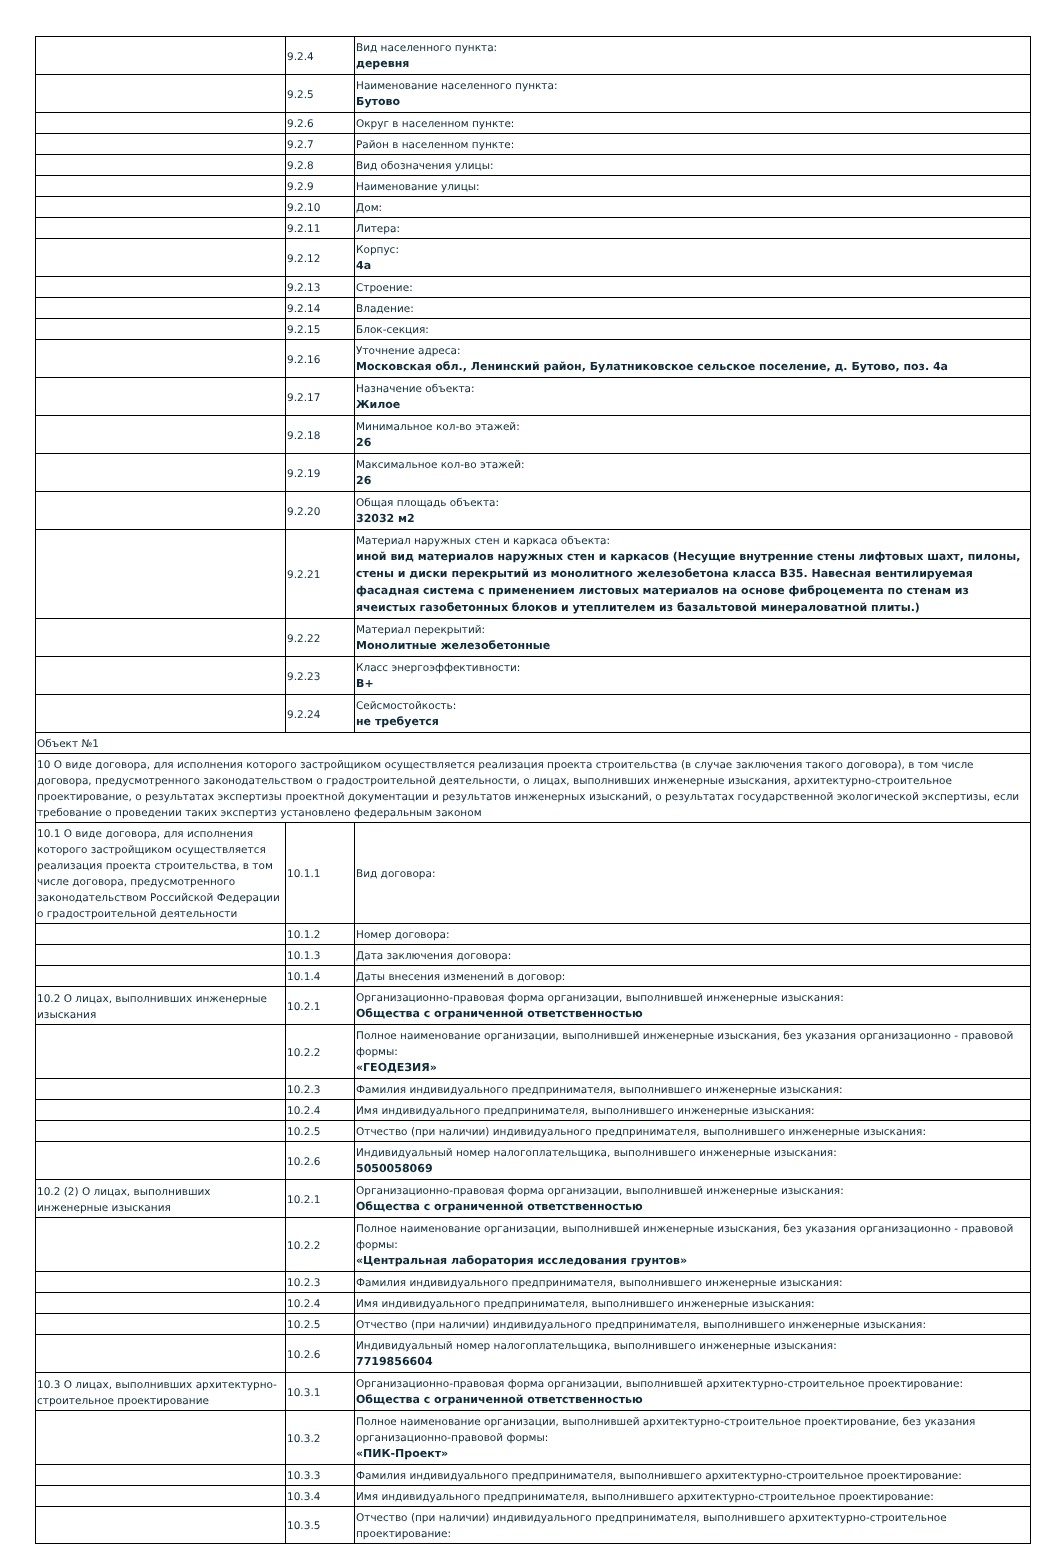| | 9.2.4 | Вид населенного пункта: деревня |
| | 9.2.5 | Наименование населенного пункта: Бутово |
| | 9.2.6 | Округ в населенном пункте: |
| | 9.2.7 | Район в населенном пункте: |
| | 9.2.8 | Вид обозначения улицы: |
| | 9.2.9 | Наименование улицы: |
| | 9.2.10 | Дом: |
| | 9.2.11 | Литера: |
| | 9.2.12 | Корпус: 4а |
| | 9.2.13 | Строение: |
| | 9.2.14 | Владение: |
| | 9.2.15 | Блок-секция: |
| | 9.2.16 | Уточнение адреса: Московская обл., Ленинский район, Булатниковское сельское поселение, д. Бутово, поз. 4а |
| | 9.2.17 | Назначение объекта: Жилое |
| | 9.2.18 | Минимальное кол-во этажей: 26 |
| | 9.2.19 | Максимальное кол-во этажей: 26 |
| | 9.2.20 | Общая площадь объекта: 32032 м2 |
| | 9.2.21 | Материал наружных стен и каркаса объекта: иной вид материалов наружных стен и каркасов (Несущие внутренние стены лифтовых шахт, пилоны, стены и диски перекрытий из монолитного железобетона класса В35. Навесная вентилируемая фасадная система с применением листовых материалов на основе фиброцемента по стенам из ячеистых газобетонных блоков и утеплителем из базальтовой минераловатной плиты.) |
| | 9.2.22 | Материал перекрытий: Монолитные железобетонные |
| | 9.2.23 | Класс энергоэффективности: B+ |
| | 9.2.24 | Сейсмостойкость: не требуется |
| Объект №1 | | |
| 10 О виде договора, для исполнения которого застройщиком осуществляется реализация проекта строительства (в случае заключения такого договора), в том числе договора, предусмотренного законодательством о градостроительной деятельности, о лицах, выполнивших инженерные изыскания, архитектурно-строительное проектирование, о результатах экспертизы проектной документации и результатов инженерных изысканий, о результатах государственной экологической экспертизы, если требование о проведении таких экспертиз установлено федеральным законом | | |
| 10.1 О виде договора, для исполнения которого застройщиком осуществляется реализация проекта строительства, в том числе договора, предусмотренного законодательством Российской Федерации о градостроительной деятельности | 10.1.1 | Вид договора: |
| | 10.1.2 | Номер договора: |
| | 10.1.3 | Дата заключения договора: |
| | 10.1.4 | Даты внесения изменений в договор: |
| 10.2 О лицах, выполнивших инженерные изыскания | 10.2.1 | Организационно-правовая форма организации, выполнившей инженерные изыскания: Общества с ограниченной ответственностью |
| | 10.2.2 | Полное наименование организации, выполнившей инженерные изыскания, без указания организационно - правовой формы: «ГЕОДЕЗИЯ» |
| | 10.2.3 | Фамилия индивидуального предпринимателя, выполнившего инженерные изыскания: |
| | 10.2.4 | Имя индивидуального предпринимателя, выполнившего инженерные изыскания: |
| | 10.2.5 | Отчество (при наличии) индивидуального предпринимателя, выполнившего инженерные изыскания: |
| | 10.2.6 | Индивидуальный номер налогоплательщика, выполнившего инженерные изыскания: 5050058069 |
| 10.2 (2) О лицах, выполнивших инженерные изыскания | 10.2.1 | Организационно-правовая форма организации, выполнившей инженерные изыскания: Общества с ограниченной ответственностью |
| | 10.2.2 | Полное наименование организации, выполнившей инженерные изыскания, без указания организационно - правовой формы: «Центральная лаборатория исследования грунтов» |
| | 10.2.3 | Фамилия индивидуального предпринимателя, выполнившего инженерные изыскания: |
| | 10.2.4 | Имя индивидуального предпринимателя, выполнившего инженерные изыскания: |
| | 10.2.5 | Отчество (при наличии) индивидуального предпринимателя, выполнившего инженерные изыскания: |
| | 10.2.6 | Индивидуальный номер налогоплательщика, выполнившего инженерные изыскания: 7719856604 |
| 10.3 О лицах, выполнивших архитектурно-строительное проектирование | 10.3.1 | Организационно-правовая форма организации, выполнившей архитектурно-строительное проектирование: Общества с ограниченной ответственностью |
| | 10.3.2 | Полное наименование организации, выполнившей архитектурно-строительное проектирование, без указания организационно-правовой формы: «ПИК-Проект» |
| | 10.3.3 | Фамилия индивидуального предпринимателя, выполнившего архитектурно-строительное проектирование: |
| | 10.3.4 | Имя индивидуального предпринимателя, выполнившего архитектурно-строительное проектирование: |
| | 10.3.5 | Отчество (при наличии) индивидуального предпринимателя, выполнившего архитектурно-строительное проектирование: |